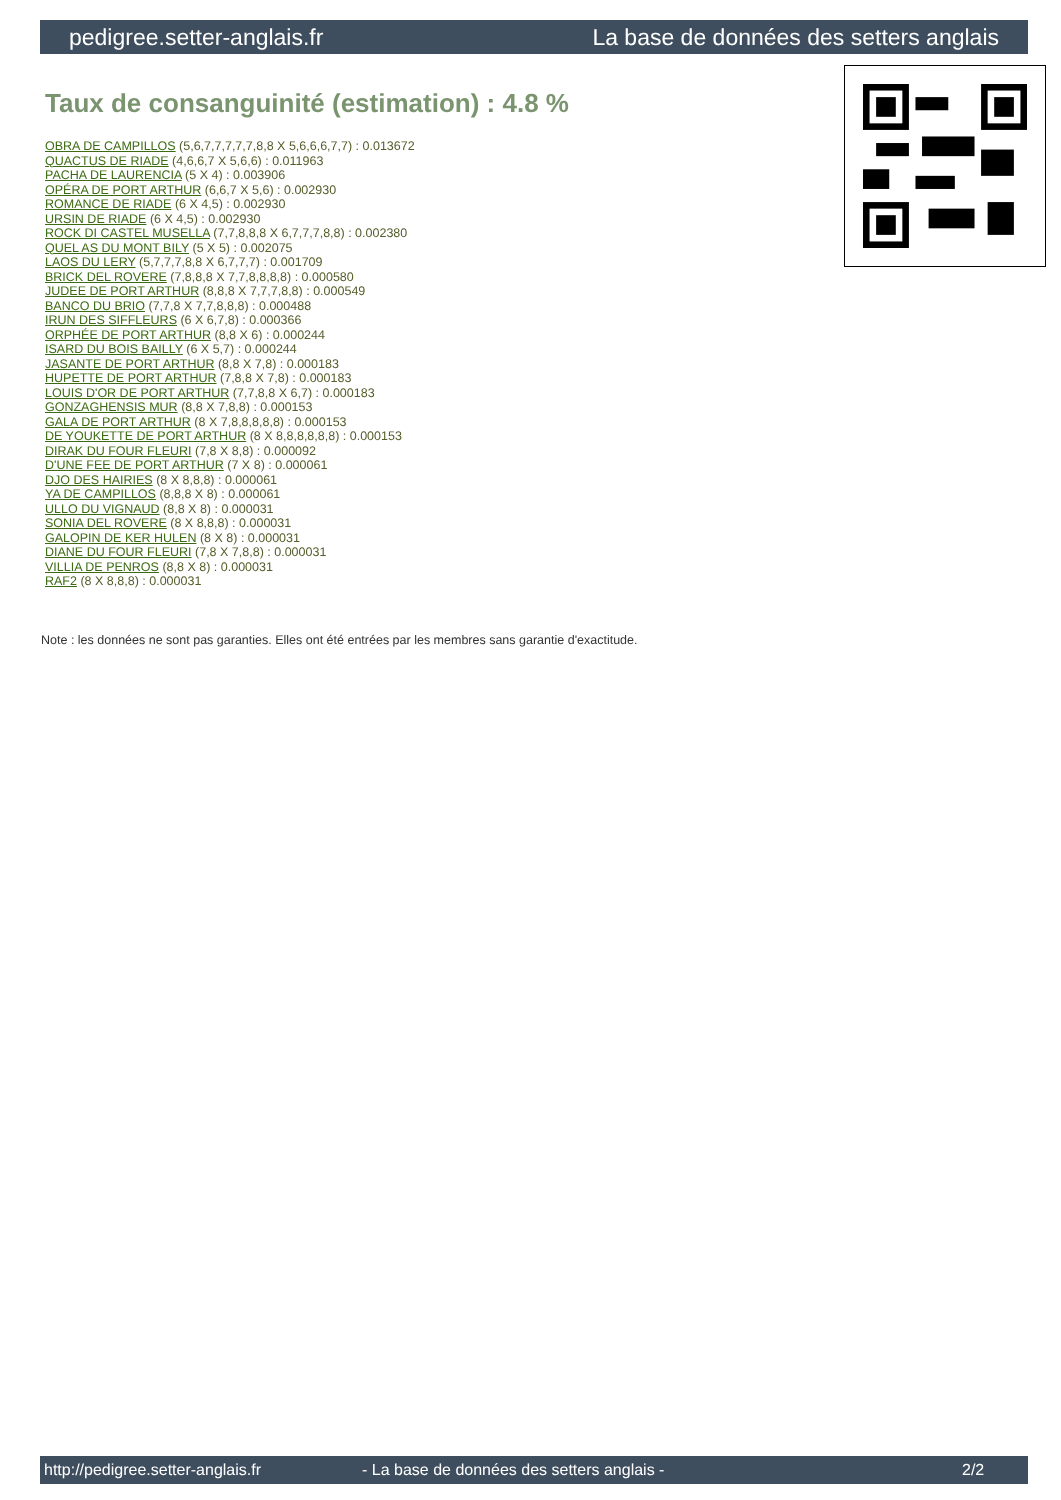pedigree.setter-anglais.fr La base de données des setters anglais
Taux de consanguinité (estimation) : 4.8 %
OBRA DE CAMPILLOS (5,6,7,7,7,7,7,8,8 X 5,6,6,6,7,7) : 0.013672
QUACTUS DE RIADE (4,6,6,7 X 5,6,6) : 0.011963
PACHA DE LAURENCIA (5 X 4) : 0.003906
OPÉRA DE PORT ARTHUR (6,6,7 X 5,6) : 0.002930
ROMANCE DE RIADE (6 X 4,5) : 0.002930
URSIN DE RIADE (6 X 4,5) : 0.002930
ROCK DI CASTEL MUSELLA (7,7,8,8,8 X 6,7,7,7,8,8) : 0.002380
QUEL AS DU MONT BILY (5 X 5) : 0.002075
LAOS DU LERY (5,7,7,7,8,8 X 6,7,7,7) : 0.001709
BRICK DEL ROVERE (7,8,8,8 X 7,7,8,8,8,8) : 0.000580
JUDEE DE PORT ARTHUR (8,8,8 X 7,7,7,8,8) : 0.000549
BANCO DU BRIO (7,7,8 X 7,7,8,8,8) : 0.000488
IRUN DES SIFFLEURS (6 X 6,7,8) : 0.000366
ORPHÉE DE PORT ARTHUR (8,8 X 6) : 0.000244
ISARD DU BOIS BAILLY (6 X 5,7) : 0.000244
JASANTE DE PORT ARTHUR (8,8 X 7,8) : 0.000183
HUPETTE DE PORT ARTHUR (7,8,8 X 7,8) : 0.000183
LOUIS D'OR DE PORT ARTHUR (7,7,8,8 X 6,7) : 0.000183
GONZAGHENSIS MUR (8,8 X 7,8,8) : 0.000153
GALA DE PORT ARTHUR (8 X 7,8,8,8,8,8) : 0.000153
DE YOUKETTE DE PORT ARTHUR (8 X 8,8,8,8,8,8) : 0.000153
DIRAK DU FOUR FLEURI (7,8 X 8,8) : 0.000092
D'UNE FEE DE PORT ARTHUR (7 X 8) : 0.000061
DJO DES HAIRIES (8 X 8,8,8) : 0.000061
YA DE CAMPILLOS (8,8,8 X 8) : 0.000061
ULLO DU VIGNAUD (8,8 X 8) : 0.000031
SONIA DEL ROVERE (8 X 8,8,8) : 0.000031
GALOPIN DE KER HULEN (8 X 8) : 0.000031
DIANE DU FOUR FLEURI (7,8 X 7,8,8) : 0.000031
VILLIA DE PENROS (8,8 X 8) : 0.000031
RAF2 (8 X 8,8,8) : 0.000031
Note : les données ne sont pas garanties. Elles ont été entrées par les membres sans garantie d'exactitude.
http://pedigree.setter-anglais.fr - La base de données des setters anglais - 2/2